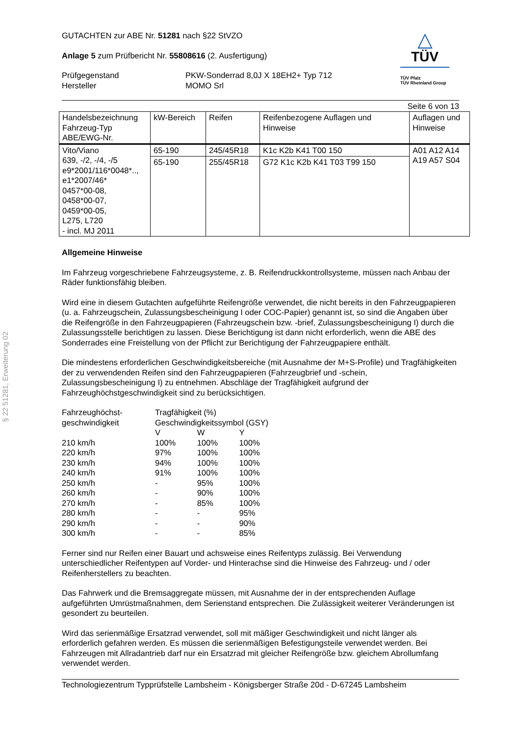§ 22 51281, Erweiterung 02
△
TÜV
TÜV Pfalz
TÜV Rheinland Group
GUTACHTEN zur ABE Nr. 51281 nach §22 StVZO
Anlage 5 zum Prüfbericht Nr. 55808616 (2. Ausfertigung)
Prüfgegenstand
Hersteller
PKW-Sonderrad 8,0J X 18EH2+ Typ 712
MOMO Srl
Seite 6 von 13
| Handelsbezeichnung Fahrzeug-Typ ABE/EWG-Nr. | kW-Bereich | Reifen | Reifenbezogene Auflagen und Hinweise | Auflagen und Hinweise |
| --- | --- | --- | --- | --- |
| Vito/Viano 639, -/2, -/4, -/5 e9*2001/116*0048*.., e1*2007/46* 0457*00-08, 0458*00-07, 0459*00-05, L275, L720 - incl. MJ 2011 | 65-190 | 245/45R18 | K1c K2b K41 T00 150 | A01 A12 A14 A19 A57 S04 |
| | 65-190 | 255/45R18 | G72 K1c K2b K41 T03 T99 150 | |
Allgemeine Hinweise
Im Fahrzeug vorgeschriebene Fahrzeugsysteme, z. B. Reifendruckkontrollsysteme, müssen nach Anbau der Räder funktionsfähig bleiben.
Wird eine in diesem Gutachten aufgeführte Reifengröße verwendet, die nicht bereits in den Fahrzeugpapieren (u. a. Fahrzeugschein, Zulassungsbescheinigung I oder COC-Papier) genannt ist, so sind die Angaben über die Reifengröße in den Fahrzeugpapieren (Fahrzeugschein bzw. -brief, Zulassungsbescheinigung I) durch die Zulassungsstelle berichtigen zu lassen. Diese Berichtigung ist dann nicht erforderlich, wenn die ABE des Sonderrades eine Freistellung von der Pflicht zur Berichtigung der Fahrzeugpapiere enthält.
Die mindestens erforderlichen Geschwindigkeitsbereiche (mit Ausnahme der M+S-Profile) und Tragfähigkeiten der zu verwendenden Reifen sind den Fahrzeugpapieren (Fahrzeugbrief und -schein, Zulassungsbescheinigung I) zu entnehmen. Abschläge der Tragfähigkeit aufgrund der Fahrzeughöchstgeschwindigkeit sind zu berücksichtigen.
| Fahrzeughöchst- geschwindigkeit | Tragfähigkeit (%) Geschwindigkeitssymbol (GSY) | | |
| | V | W | Y |
| 210 km/h | 100% | 100% | 100% |
| 220 km/h | 97% | 100% | 100% |
| 230 km/h | 94% | 100% | 100% |
| 240 km/h | 91% | 100% | 100% |
| 250 km/h | - | 95% | 100% |
| 260 km/h | - | 90% | 100% |
| 270 km/h | - | 85% | 100% |
| 280 km/h | - | - | 95% |
| 290 km/h | - | - | 90% |
| 300 km/h | - | - | 85% |
Ferner sind nur Reifen einer Bauart und achsweise eines Reifentyps zulässig. Bei Verwendung unterschiedlicher Reifentypen auf Vorder- und Hinterachse sind die Hinweise des Fahrzeug- und / oder Reifenherstellers zu beachten.
Das Fahrwerk und die Bremsaggregate müssen, mit Ausnahme der in der entsprechenden Auflage aufgeführten Umrüstmaßnahmen, dem Serienstand entsprechen. Die Zulässigkeit weiterer Veränderungen ist gesondert zu beurteilen.
Wird das serienmäßige Ersatzrad verwendet, soll mit mäßiger Geschwindigkeit und nicht länger als erforderlich gefahren werden. Es müssen die serienmäßigen Befestigungsteile verwendet werden. Bei Fahrzeugen mit Allradantrieb darf nur ein Ersatzrad mit gleicher Reifengröße bzw. gleichem Abrollumfang verwendet werden.
Technologiezentrum Typprüfstelle Lambsheim - Königsberger Straße 20d - D-67245 Lambsheim